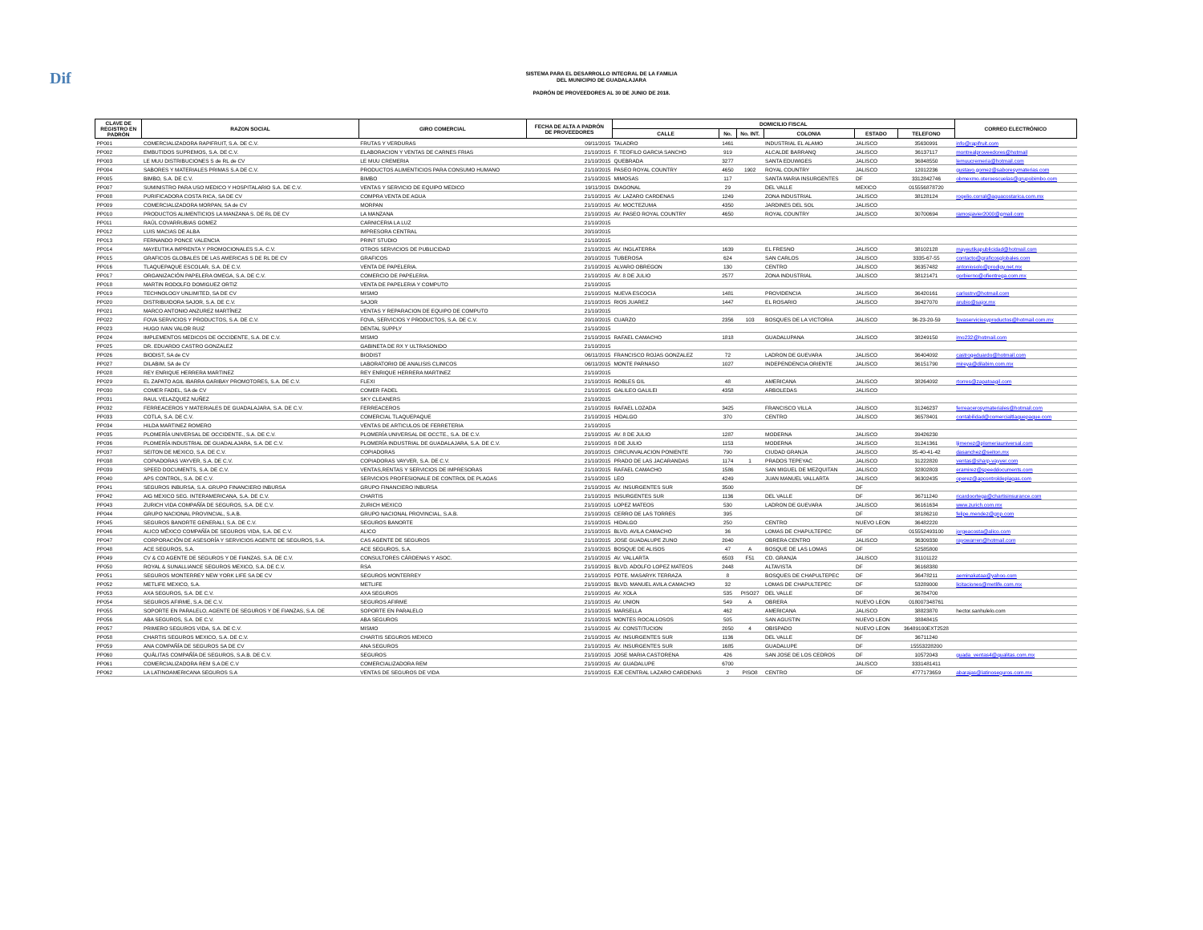Dif
SISTEMA PARA EL DESARROLLO INTEGRAL DE LA FAMILIA
DEL MUNICIPIO DE GUADALAJARA
PADRÓN DE PROVEEDORES AL 30 DE JUNIO DE 2018.
| CLAVE DE REGISTRO EN PADRÓN | RAZON SOCIAL | GIRO COMERCIAL | FECHA DE ALTA A PADRÓN DE PROVEEDORES | DOMICILIO FISCAL | | | | | | CORREO ELECTRÓNICO |
| --- | --- | --- | --- | --- | --- | --- | --- | --- | --- | --- |
| | | | | CALLE | No. | No. INT. | COLONIA | ESTADO | TELEFONO | |
| PP001 | COMERCIALIZADORA RAPIFRUIT, S.A. DE C.V. | FRUTAS Y VERDURAS | 09/11/2015 | TALADRO | 1461 | | INDUSTRIAL EL ALAMO | JALISCO | 35630991 | info@rapifruit.com |
| PP002 | EMBUTIDOS SUPREMOS, S.A. DE C.V. | ELABORACION Y VENTAS DE CARNES FRIAS | 21/10/2015 | F. TEOFILO GARCIA SANCHO | 919 | | ALCALDE BARRANQ | JALISCO | 36137117 | montrealproveedores@hotmail |
| PP003 | LE MUU DISTRIBUCIONES S de RL de CV | LE MUU CREMERIA | 21/10/2015 | QUEBRADA | 3277 | | SANTA EDUWIGES | JALISCO | 36848550 | lemuucremeria@hotmail.com |
| PP004 | SABORES Y MATERIALES PRIMAS S.A DE C.V. | PRODUCTOS ALIMENTICIOS PARA CONSUMO HUMANO | 21/10/2015 | PASEO ROYAL COUNTRY | 4650 | 1902 | ROYAL COUNTRY | JALISCO | 12012236 | gustavo.gomez@saboresymaterias.com |
| PP005 | BIMBO, S.A. DE C.V. | BIMBO | 21/10/2015 | MIMOSAS | 117 | | SANTA MARIA INSURGENTES | DF | 3312842746 | obmexmo.oteroescuelas@grupobimbo.com |
| PP007 | SUMINISTRO PARA USO MEDICO Y HOSPITALARIO S.A. DE C.V. | VENTAS Y SERVICIO DE EQUIPO MEDICO | 19/11/2015 | DIAGONAL | 29 | | DEL VALLE | MEXICO | 015556878720 | |
| PP008 | PURIFICADORA COSTA RICA, SA DE CV | COMPRA VENTA DE AGUA | 21/10/2015 | AV. LAZARO CARDENAS | 1249 | | ZONA INDUSTRIAL | JALISCO | 38128124 | rogelio.corral@aguacostarica.com.mx |
| PP009 | COMERCIALIZADORA MORPAN, SA de CV | MORPAN | 21/10/2015 | AV. MOCTEZUMA | 4350 | | JARDINES DEL SOL | JALISCO | | |
| PP010 | PRODUCTOS ALIMENTICIOS LA MANZANA S. DE RL DE CV | LA MANZANA | 21/10/2015 | AV. PASEO ROYAL COUNTRY | 4650 | | ROYAL COUNTRY | JALISCO | 30700694 | ramosjavier2000@gmail.com |
| PP011 | RAÚL COVARRUBIAS GOMEZ | CARNICERIA LA LUZ | 21/10/2015 | | | | | | | |
| PP012 | LUIS MACIAS DE ALBA | IMPRESORA CENTRAL | 20/10/2015 | | | | | | | |
| PP013 | FERNANDO PONCE VALENCIA | PRINT STUDIO | 21/10/2015 | | | | | | | |
| PP014 | MAYEUTIKA IMPRENTA Y PROMOCIONALES S.A. C.V. | OTROS SERVICIOS DE PUBLICIDAD | 21/10/2015 | AV. INGLATERRA | 1639 | | EL FRESNO | JALISCO | 38102128 | mayeutikapublicidad@hotmail.com |
| PP015 | GRAFICOS GLOBALES DE LAS AMERICAS S DE RL DE CV | GRAFICOS | 20/10/2015 | TUBEROSA | 624 | | SAN CARLOS | JALISCO | 3335-67-55 | contacto@graficosglobales.com |
| PP016 | TLAQUEPAQUE ESCOLAR, S.A. DE C.V. | VENTA DE PAPELERIA. | 21/10/2015 | ALVARO OBREGON | 130 | | CENTRO | JALISCO | 36357482 | antoniosolo@prodigy.net.mx |
| PP017 | ORGANIZACIÓN PAPELERA OMEGA, S.A. DE C.V. | COMERCIO DE PAPELERIA. | 21/10/2015 | AV. 8 DE JULIO | 2577 | | ZONA INDUSTRIAL | JALISCO | 38121471 | gorbierno@ofientrega.com.mx |
| PP018 | MARTIN RODOLFO DOMIGUEZ ORTIZ | VENTA DE PAPELERIA Y COMPUTO | 21/10/2015 | | | | | | | |
| PP019 | TECHNOLOGY UNLIMITED, SA DE CV | MISMO | 21/10/2015 | NUEVA ESCOCIA | 1481 | | PROVIDENCIA | JALISCO | 36420161 | carlostrv@hotmail.com |
| PP020 | DISTRIBUIDORA SAJOR, S.A. DE C.V. | SAJOR | 21/10/2015 | RIOS JUAREZ | 1447 | | EL ROSARIO | JALISCO | 39427070 | arubio@sajor.mx |
| PP021 | MARCO ANTONIO ANZUREZ MARTÍNEZ | VENTAS Y REPARACION DE EQUIPO DE COMPUTO | 21/10/2015 | | | | | | | |
| PP022 | FOVA SERVICIOS Y PRODUCTOS, S.A. DE C.V. | FOVA, SERVICIOS Y PRODUCTOS, S.A. DE C.V. | 20/10/2015 | CUARZO | 2356 | 103 | BOSQUES DE LA VICTORIA | JALISCO | 36-23-20-59 | fovaserviciosyproductos@hotmail.com.mx |
| PP023 | HUGO IVAN VALOR RUIZ | DENTAL SUPPLY | 21/10/2015 | | | | | | | |
| PP024 | IMPLEMENTOS MEDICOS DE OCCIDENTE, S.A. DE C.V. | MISMO | 21/10/2015 | RAFAEL CAMACHO | 1818 | | GUADALUPANA | JALISCO | 38249150 | imo232@hotmail.com |
| PP025 | DR. EDUARDO CASTRO GONZALEZ | GABINETA DE RX Y ULTRASONIDO | 21/10/2015 | | | | | | | |
| PP026 | BIODIST, SA de CV | BIODIST | 06/11/2015 | FRANCISCO ROJAS GONZALEZ | 72 | | LADRON DE GUEVARA | JALISCO | 36404092 | castrogeduardo@hotmail.com |
| PP027 | DILABIM, SA de CV | LABORATORIO DE ANALISIS CLINICOS | 06/11/2015 | MONTE PARNASO | 1027 | | INDEPENDENCIA ORIENTE | JALISCO | 36151790 | mireya@dilabim.com.mx |
| PP028 | REY ENRIQUE HERRERA MARTINEZ | REY ENRIQUE HERRERA MARTINEZ | 21/10/2015 | | | | | | | |
| PP029 | EL ZAPATO AGIL IBARRA GARIBAY PROMOTORES, S.A. DE C.V. | FLEXI | 21/10/2015 | ROBLES GIL | 48 | | AMERICANA | JALISCO | 38264092 | rtorres@zapatoagil.com |
| PP030 | COMER FADEL, SA de CV | COMER FADEL | 21/10/2015 | GALILEO GALILEI | 4358 | | ARBOLEDAS | JALISCO | | |
| PP031 | RAUL VELAZQUEZ NUÑEZ | SKY CLEANERS | 21/10/2015 | | | | | | | |
| PP032 | FERREACEROS Y MATERIALES DE GUADALAJARA, S.A. DE C.V. | FERREACEROS | 21/10/2015 | RAFAEL LOZADA | 3425 | | FRANCISCO VILLA | JALISCO | 31246237 | ferreacerosymateriales@hotmail.com |
| PP033 | COTLA, S.A. DE C.V. | COMERCIAL TLAQUEPAQUE | 21/10/2015 | HIDALGO | 370 | | CENTRO | JALISCO | 36578401 | contabilidad@comercialtlaquepaque.com |
| PP034 | HILDA MARTINEZ ROMERO | VENTAS DE ARTICULOS DE FERRETERIA | 21/10/2015 | | | | | | | |
| PP035 | PLOMERÍA UNIVERSAL DE OCCIDENTE., S.A. DE C.V. | PLOMERÍA UNIVERSAL DE OCCTE., S.A. DE C.V. | 21/10/2015 | AV. 8 DE JULIO | 1287 | | MODERNA | JALISCO | 39426230 | |
| PP036 | PLOMERÍA INDUSTRIAL DE GUADALAJARA, S.A. DE C.V. | PLOMERÍA INDUSTRIAL DE GUADALAJARA, S.A. DE C.V. | 21/10/2015 | 8 DE JULIO | 1153 | | MODERNA | JALISCO | 31241361 | ljimenez@plomeriauniversal.com |
| PP037 | SEITON DE MEXICO, S.A. DE C.V. | COPIADORAS | 20/10/2015 | CIRCUNVALACION PONIENTE | 790 | | CIUDAD GRANJA | JALISCO | 35-40-41-42 | dasanchez@seiton.mx |
| PP038 | COPIADORAS VAYVER, S.A. DE C.V. | COPIADORAS VAYVER, S.A. DE C.V. | 21/10/2015 | PRADO DE LAS JACARANDAS | 1174 | 1 | PRADOS TEPEYAC | JALISCO | 31222820 | ventas@sharp-vayver.com |
| PP039 | SPEED DOCUMENTS, S.A. DE C.V. | VENTAS,RENTAS Y SERVICIOS DE IMPRESORAS | 21/10/2015 | RAFAEL CAMACHO | 1586 | | SAN MIGUEL DE MEZQUITAN | JALISCO | 32802803 | eramirez@speeddocuments.com |
| PP040 | APS CONTROL, S.A. DE C.V. | SERVICIOS PROFESIONALE DE CONTROL DE PLAGAS | 21/10/2015 | LEO | 4249 | | JUAN MANUEL VALLARTA | JALISCO | 36302435 | operez@apcontroldeplagas.com |
| PP041 | SEGUROS INBURSA, S.A. GRUPO FINANCIERO INBURSA | GRUPO FINANCIERO INBURSA | 21/10/2015 | AV. INSURGENTES SUR | 3500 | | | DF | | |
| PP042 | AIG MEXICO SEG. INTERAMERICANA, S.A. DE C.V. | CHARTIS | 21/10/2015 | INSURGENTES SUR | 1136 | | DEL VALLE | DF | 36711240 | ricardoortega@chartisinsurance.com |
| PP043 | ZURICH VIDA COMPAÑÍA DE SEGUROS, S.A. DE C.V. | ZURICH MEXICO | 21/10/2015 | LOPEZ MATEOS | 530 | | LADRON DE GUEVARA | JALISCO | 36161634 | www.zurich.com.mx |
| PP044 | GRUPO NACIONAL PROVINCIAL, S.A.B. | GRUPO NACIONAL PROVINCIAL, S.A.B. | 21/10/2015 | CERRO DE LAS TORRES | 395 | | | DF | 38186210 | felipe.mendez@gnp.com |
| PP045 | SEGUROS BANORTE GENERALI, S.A. DE C.V. | SEGUROS BANORTE | 21/10/2015 | HIDALGO | 250 | | CENTRO | NUEVO LEON | 36482220 | |
| PP046 | ALICO MÉXICO COMPAÑÍA DE SEGUROS VIDA, S.A. DE C.V. | ALICO | 21/10/2015 | BLVD. AVILA CAMACHO | 36 | | LOMAS DE CHAPULTEPEC | DF | 015552493100 | jorgeacosta@alico.com |
| PP047 | CORPORACIÓN DE ASESORÍA Y SERVICIOS AGENTE DE SEGUROS, S.A. | CAS AGENTE DE SEGUROS | 21/10/2015 | JOSE GUADALUPE ZUNO | 2040 | | OBRERA CENTRO | JALISCO | 36309330 | rayowarren@hotmail.com |
| PP048 | ACE SEGUROS, S.A. | ACE SEGUROS, S.A. | 21/10/2015 | BOSQUE DE ALISOS | 47 | A | BOSQUE DE LAS LOMAS | DF | 52585800 | |
| PP049 | CV & CO AGENTE DE SEGUROS Y DE FIANZAS, S.A. DE C.V. | CONSULTORES CÁRDENAS Y ASOC. | 21/10/2015 | AV. VALLARTA | 6503 | F51 | CD. GRANJA | JALISCO | 31101122 | |
| PP050 | ROYAL & SUNALLIANCE SEGUROS MEXICO, S.A. DE C.V. | RSA | 21/10/2015 | BLVD. ADOLFO LOPEZ MATEOS | 2448 | | ALTAVISTA | DF | 36168380 | |
| PP051 | SEGUROS MONTERREY NEW YORK LIFE SA DE CV | SEGUROS MONTERREY | 21/10/2015 | PDTE. MASARYK TERRAZA | 8 | | BOSQUES DE CHAPULTEPEC | DF | 36478211 | aeminakataa@yahoo.com |
| PP052 | METLIFE MEXICO, S.A. | METLIFE | 21/10/2015 | BLVD. MANUEL AVILA CAMACHO | 32 | | LOMAS DE CHAPULTEPEC | DF | 53289000 | licitaciones@metlife.com.mx |
| PP053 | AXA SEGUROS, S.A. DE C.V. | AXA SEGUROS | 21/10/2015 | AV. XOLA | 535 | PISO27 | DEL VALLE | DF | 36784700 | |
| PP054 | SEGUROS AFIRME, S.A. DE C.V. | SEGUROS AFIRME | 21/10/2015 | AV. UNION | 549 | A | OBRERA | NUEVO LEON | 018007348761 | |
| PP055 | SOPORTE EN PARALELO, AGENTE DE SEGUROS Y DE FIANZAS, S.A. DE | SOPORTE EN PARALELO | 21/10/2015 | MARSELLA | 462 | | AMERICANA | JALISCO | 38823870 | hector.sanhulelo.com |
| PP056 | ABA SEGUROS, S.A. DE C.V. | ABA SEGUROS | 21/10/2015 | MONTES ROCALLOSOS | 505 | | SAN AGUSTIN | NUEVO LEON | 38848415 | |
| PP057 | PRIMERO SEGUROS VIDA, S.A. DE C.V. | MISMO | 21/10/2015 | AV. CONSTITUCION | 2050 | 4 | OBISPADO | NUEVO LEON | 36489100EXT2528 | |
| PP058 | CHARTIS SEGUROS MEXICO, S.A. DE C.V. | CHARTIS SEGUROS MEXICO | 21/10/2015 | AV. INSURGENTES SUR | 1136 | | DEL VALLE | DF | 36711240 | |
| PP059 | ANA COMPAÑÍA DE SEGUROS SA DE CV | ANA SEGUROS | 21/10/2015 | AV. INSURGENTES SUR | 1685 | | GUADALUPE | DF | 15553228200 | |
| PP060 | QUÁLITAS COMPAÑÍA DE SEGUROS, S.A.B. DE C.V. | SEGUROS | 21/10/2015 | JOSE MARIA CASTORENA | 426 | | SAN JOSE DE LOS CEDROS | DF | 10572043 | guada_ventas4@qualitas.com.mx |
| PP061 | COMERCIALIZADORA REM S.A DE C.V | COMERCIALIZADORA REM | 21/10/2015 | AV. GUADALUPE | 6700 | | | JALISCO | 3331481411 | |
| PP062 | LA LATINOAMERICANA SEGUROS S.A | VENTAS DE SEGUROS DE VIDA | 21/10/2015 | EJE CENTRAL LAZARO CARDENAS | 2 | PISO8 | CENTRO | DF | 4777173659 | abarajas@latinoseguros.com.mx |